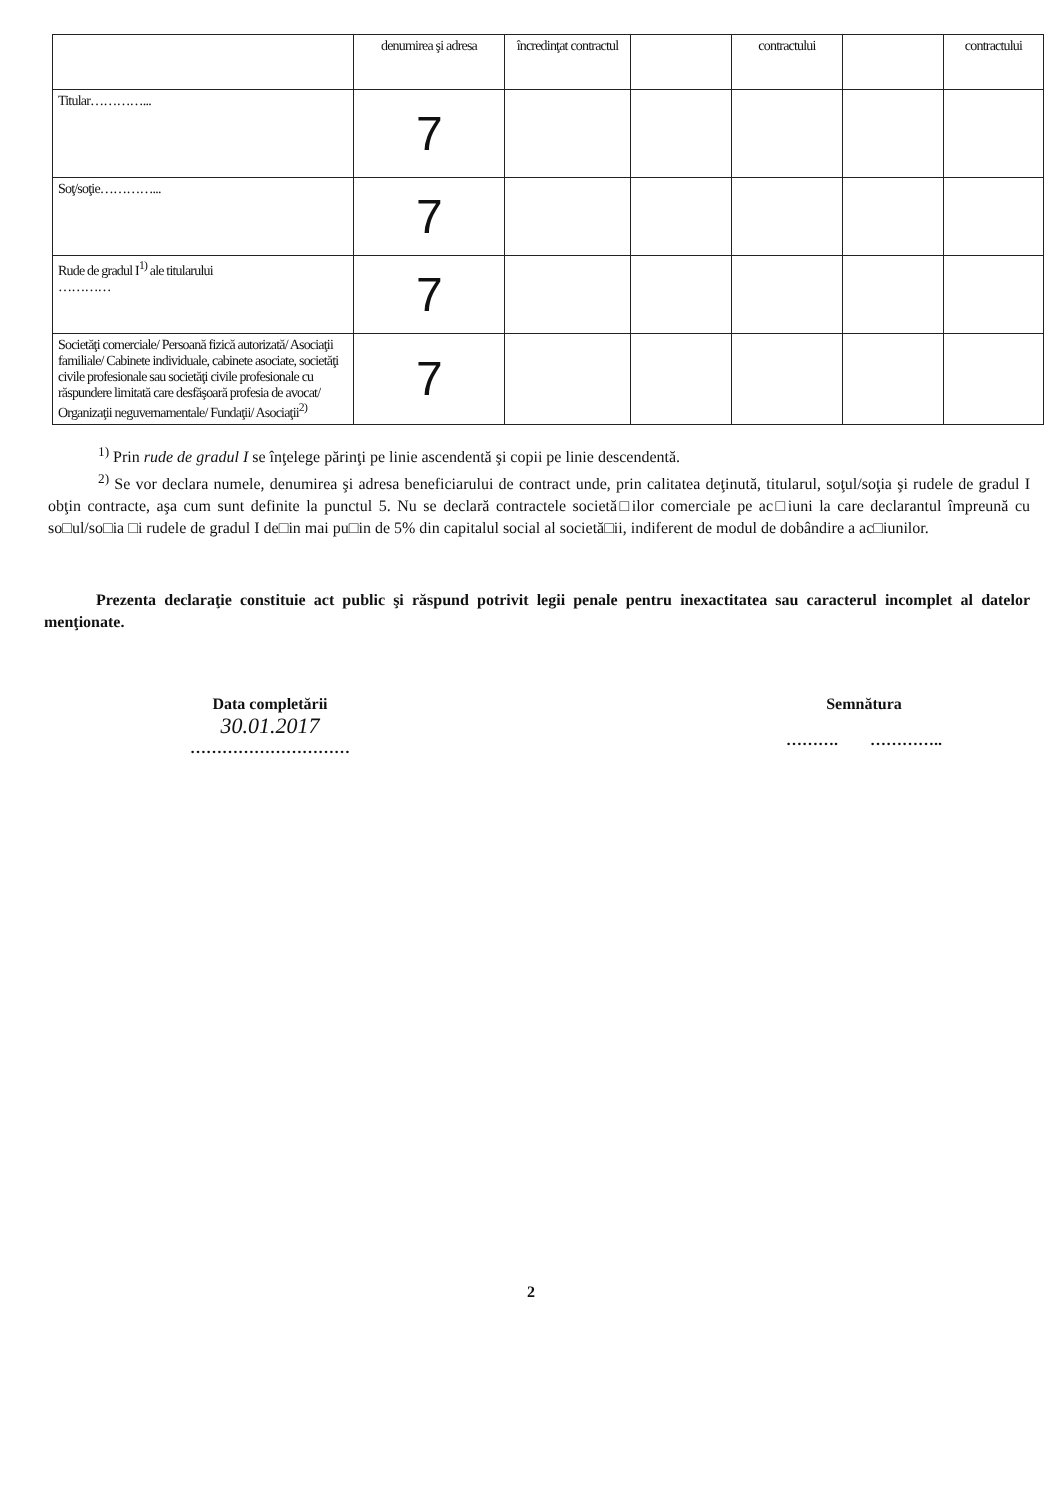| | denumirea şi adresa | încredinţat contractul | | contractului | | contractului |
| --- | --- | --- | --- | --- | --- | --- |
| Titular…………... | 7 | | | | | |
| Soţ/soţie…………... | 7 | | | | | |
| Rude de gradul I<sup>1)</sup> ale titularului ………… | 7 | | | | | |
| Societăţi comerciale/ Persoană fizică autorizată/ Asociaţii familiale/ Cabinete individuale, cabinete asociate, societăţi civile profesionale sau societăţi civile profesionale cu răspundere limitată care desfăşoară profesia de avocat/ Organizaţii neguvernamentale/ Fundaţii/ Asociaţii<sup>2)</sup> | 7 | | | | | |
<sup>1)</sup> Prin rude de gradul I se înţelege părinţi pe linie ascendentă şi copii pe linie descendentă.
<sup>2)</sup> Se vor declara numele, denumirea şi adresa beneficiarului de contract unde, prin calitatea deţinută, titularul, soţul/soţia şi rudele de gradul I obţin contracte, aşa cum sunt definite la punctul 5. Nu se declară contractele societă□ilor comerciale pe ac□iuni la care declarantul împreună cu so□ul/so□ia □i rudele de gradul I de□in mai pu□in de 5% din capitalul social al societă□ii, indiferent de modul de dobândire a ac□iunilor.
Prezenta declaraţie constituie act public şi răspund potrivit legii penale pentru inexactitatea sau caracterul incomplet al datelor menţionate.
Data completării
30.01.2017
…………………………
Semnătura
………. …………..
2